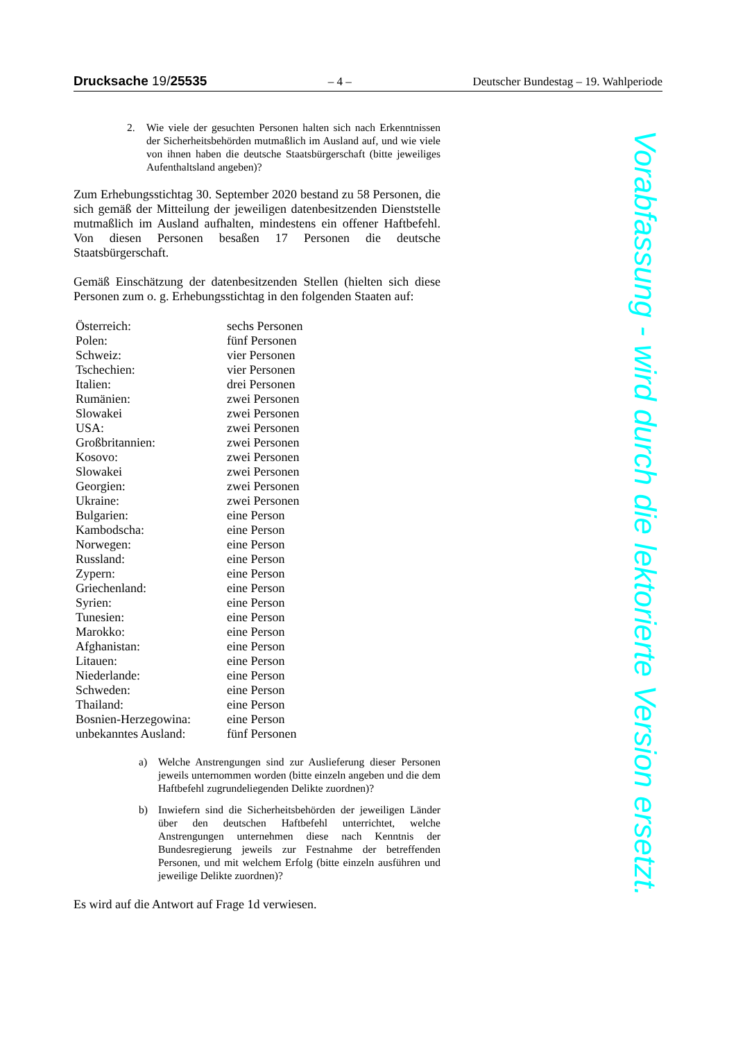Drucksache 19/25535 – 4 – Deutscher Bundestag – 19. Wahlperiode
2. Wie viele der gesuchten Personen halten sich nach Erkenntnissen der Sicherheitsbehörden mutmaßlich im Ausland auf, und wie viele von ihnen haben die deutsche Staatsbürgerschaft (bitte jeweiliges Aufenthaltsland angeben)?
Zum Erhebungsstichtag 30. September 2020 bestand zu 58 Personen, die sich gemäß der Mitteilung der jeweiligen datenbesitzenden Dienststelle mutmaßlich im Ausland aufhalten, mindestens ein offener Haftbefehl. Von diesen Personen besaßen 17 Personen die deutsche Staatsbürgerschaft.
Gemäß Einschätzung der datenbesitzenden Stellen (hielten sich diese Personen zum o. g. Erhebungsstichtag in den folgenden Staaten auf:
| Österreich: | sechs Personen |
| Polen: | fünf Personen |
| Schweiz: | vier Personen |
| Tschechien: | vier Personen |
| Italien: | drei Personen |
| Rumänien: | zwei Personen |
| Slowakei | zwei Personen |
| USA: | zwei Personen |
| Großbritannien: | zwei Personen |
| Kosovo: | zwei Personen |
| Slowakei | zwei Personen |
| Georgien: | zwei Personen |
| Ukraine: | zwei Personen |
| Bulgarien: | eine Person |
| Kambodscha: | eine Person |
| Norwegen: | eine Person |
| Russland: | eine Person |
| Zypern: | eine Person |
| Griechenland: | eine Person |
| Syrien: | eine Person |
| Tunesien: | eine Person |
| Marokko: | eine Person |
| Afghanistan: | eine Person |
| Litauen: | eine Person |
| Niederlande: | eine Person |
| Schweden: | eine Person |
| Thailand: | eine Person |
| Bosnien-Herzegowina: | eine Person |
| unbekanntes Ausland: | fünf Personen |
a) Welche Anstrengungen sind zur Auslieferung dieser Personen jeweils unternommen worden (bitte einzeln angeben und die dem Haftbefehl zugrundeliegenden Delikte zuordnen)?
b) Inwiefern sind die Sicherheitsbehörden der jeweiligen Länder über den deutschen Haftbefehl unterrichtet, welche Anstrengungen unternehmen diese nach Kenntnis der Bundesregierung jeweils zur Festnahme der betreffenden Personen, und mit welchem Erfolg (bitte einzeln ausführen und jeweilige Delikte zuordnen)?
Es wird auf die Antwort auf Frage 1d verwiesen.
Vorabfassung - wird durch die lektorierte Version ersetzt.